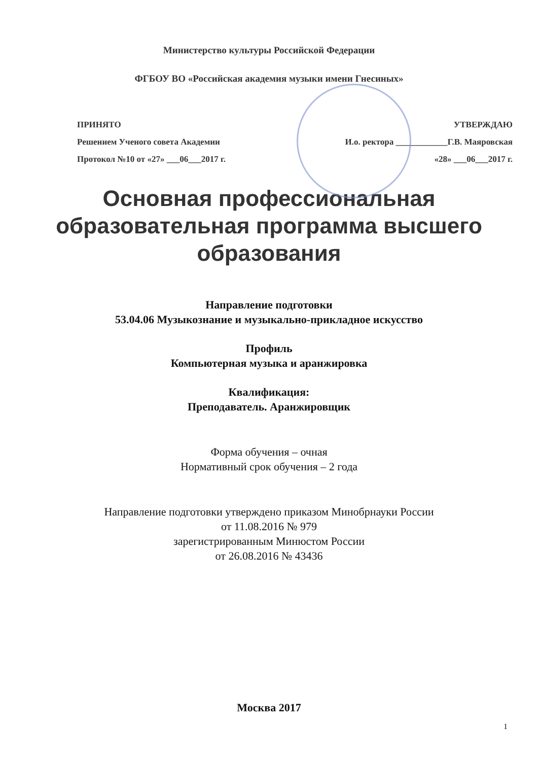Министерство культуры Российской Федерации
ФГБОУ ВО «Российская академия музыки имени Гнесиных»
ПРИНЯТО УТВЕРЖДАЮ
Решением Ученого совета Академии И.о. ректора ____________Г.В. Маяровская
Протокол №10 от «27» ___06___2017 г. «28» ___06___2017 г.
Основная профессиональная
образовательная программа высшего
образования
Направление подготовки
53.04.06 Музыкознание и музыкально-прикладное искусство
Профиль
Компьютерная музыка и аранжировка
Квалификация:
Преподаватель. Аранжировщик
Форма обучения – очная
Нормативный срок обучения – 2 года
Направление подготовки утверждено приказом Минобрнауки России
от 11.08.2016 № 979
зарегистрированным Минюстом России
от 26.08.2016 № 43436
Москва 2017
1